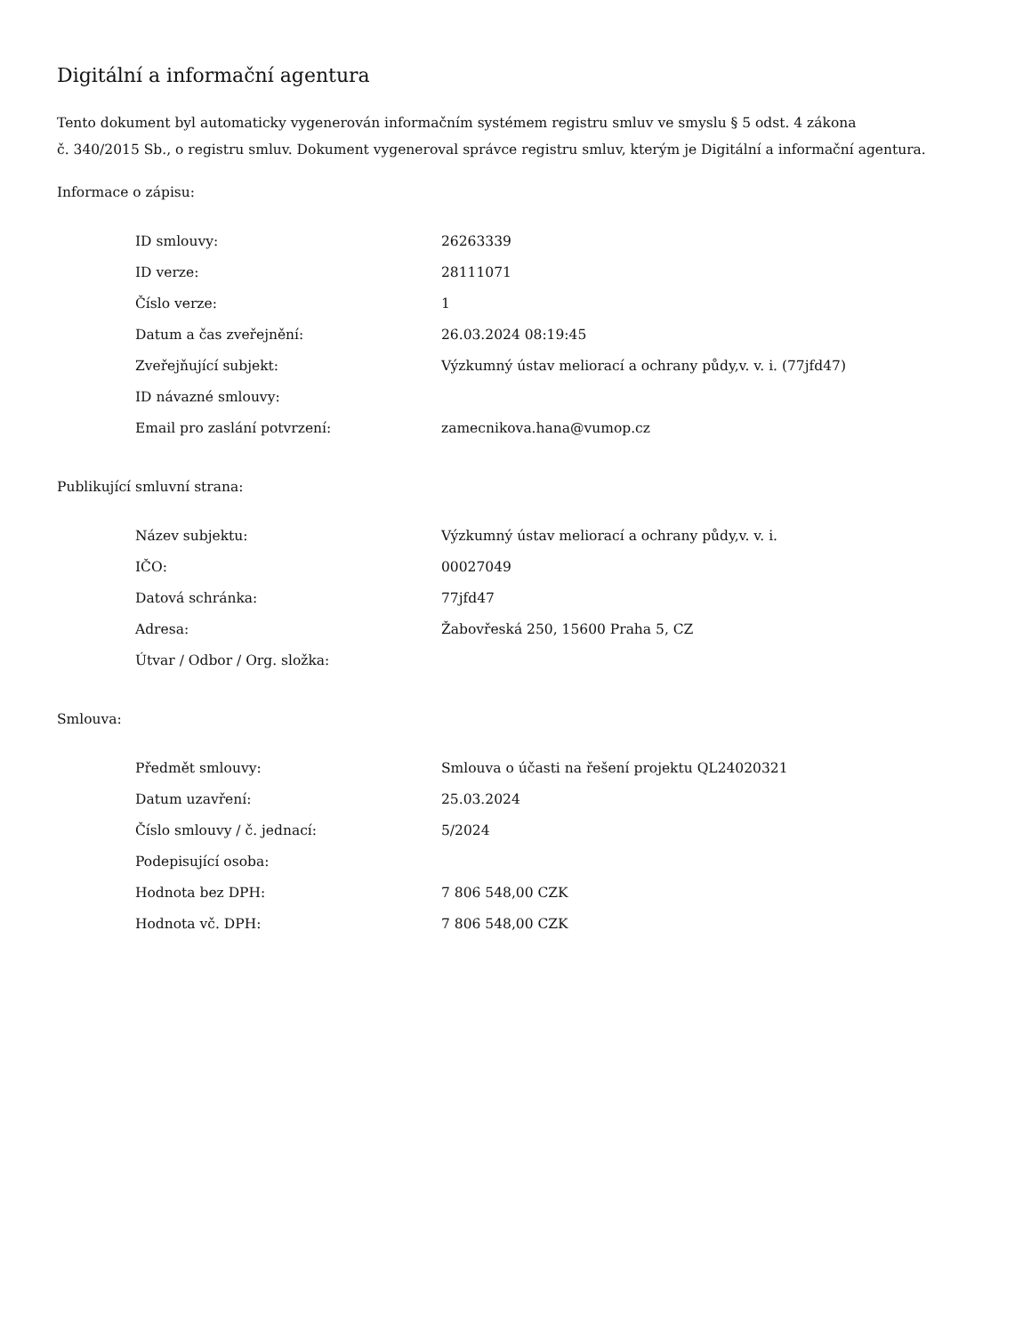Digitální a informační agentura
Tento dokument byl automaticky vygenerován informačním systémem registru smluv ve smyslu § 5 odst. 4 zákona
č. 340/2015 Sb., o registru smluv. Dokument vygeneroval správce registru smluv, kterým je Digitální a informační agentura.
Informace o zápisu:
| ID smlouvy: | 26263339 |
| ID verze: | 28111071 |
| Číslo verze: | 1 |
| Datum a čas zveřejnění: | 26.03.2024 08:19:45 |
| Zveřejňující subjekt: | Výzkumný ústav meliorací a ochrany půdy,v. v. i. (77jfd47) |
| ID návazné smlouvy: | |
| Email pro zaslání potvrzení: | zamecnikova.hana@vumop.cz |
Publikující smluvní strana:
| Název subjektu: | Výzkumný ústav meliorací a ochrany půdy,v. v. i. |
| IČO: | 00027049 |
| Datová schránka: | 77jfd47 |
| Adresa: | Žabovřeská 250, 15600 Praha 5, CZ |
| Útvar / Odbor / Org. složka: | |
Smlouva:
| Předmět smlouvy: | Smlouva o účasti na řešení projektu QL24020321 |
| Datum uzavření: | 25.03.2024 |
| Číslo smlouvy / č. jednací: | 5/2024 |
| Podepisující osoba: | |
| Hodnota bez DPH: | 7 806 548,00 CZK |
| Hodnota vč. DPH: | 7 806 548,00 CZK |